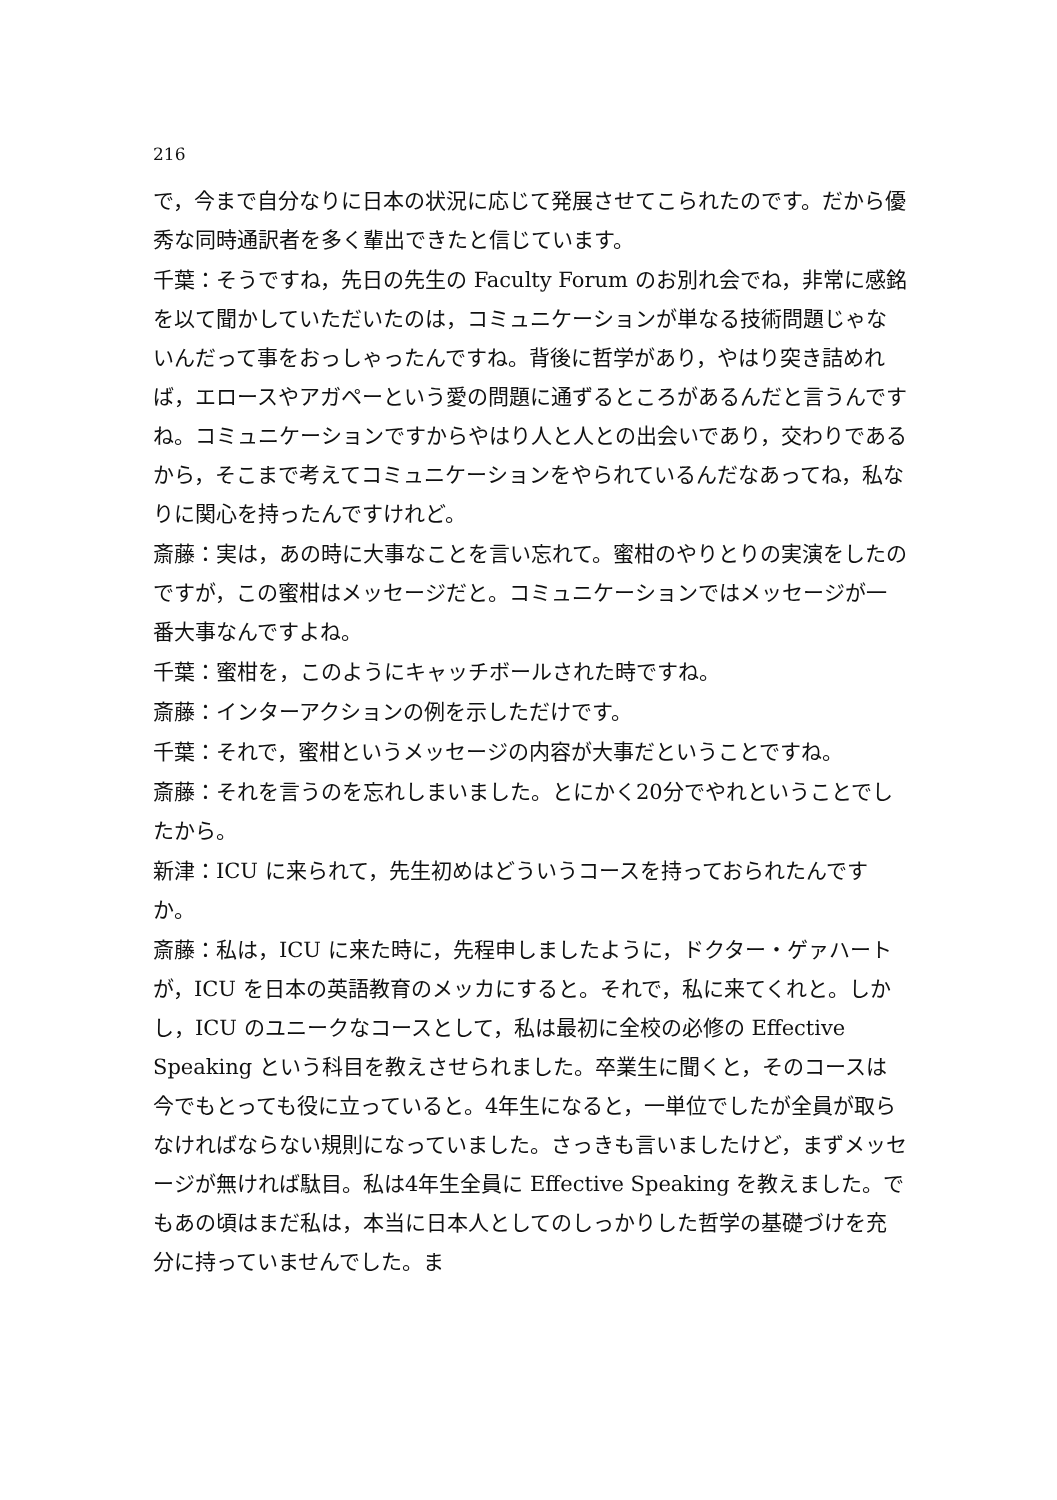216
で，今まで自分なりに日本の状況に応じて発展させてこられたのです。だから優秀な同時通訳者を多く輩出できたと信じています。
千葉：そうですね，先日の先生の Faculty Forum のお別れ会でね，非常に感銘を以て聞かしていただいたのは，コミュニケーションが単なる技術問題じゃないんだって事をおっしゃったんですね。背後に哲学があり，やはり突き詰めれば，エロースやアガペーという愛の問題に通ずるところがあるんだと言うんですね。コミュニケーションですからやはり人と人との出会いであり，交わりであるから，そこまで考えてコミュニケーションをやられているんだなあってね，私なりに関心を持ったんですけれど。
斎藤：実は，あの時に大事なことを言い忘れて。蜜柑のやりとりの実演をしたのですが，この蜜柑はメッセージだと。コミュニケーションではメッセージが一番大事なんですよね。
千葉：蜜柑を，このようにキャッチボールされた時ですね。
斎藤：インターアクションの例を示しただけです。
千葉：それで，蜜柑というメッセージの内容が大事だということですね。
斎藤：それを言うのを忘れしまいました。とにかく20分でやれということでしたから。
新津：ICU に来られて，先生初めはどういうコースを持っておられたんですか。
斎藤：私は，ICU に来た時に，先程申しましたように，ドクター・ゲァハートが，ICU を日本の英語教育のメッカにすると。それで，私に来てくれと。しかし，ICU のユニークなコースとして，私は最初に全校の必修の Effective Speaking という科目を教えさせられました。卒業生に聞くと，そのコースは今でもとっても役に立っていると。4年生になると，一単位でしたが全員が取らなければならない規則になっていました。さっきも言いましたけど，まずメッセージが無ければ駄目。私は4年生全員に Effective Speaking を教えました。でもあの頃はまだ私は，本当に日本人としてのしっかりした哲学の基礎づけを充分に持っていませんでした。ま